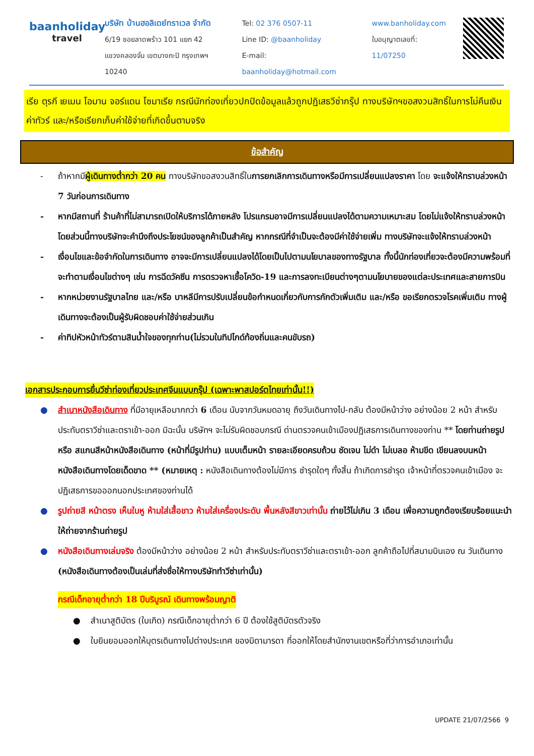baanholiday
travel
บริษัท บ้านฮอลิเดย์ทราเวล จำกัด
6/19 ซอยลาดพร้าว 101 แยก 42
แขวงคลองจั่น เขตบางกะปิ กรุงเทพฯ 10240
Tel: 02 376 0507-11
Line ID: @baanholiday
E-mail: baanholiday@hotmail.com
www.banholiday.com
ใบอนุญาตเลขที่: 11/07250
เรีย ตุรกี เยเมน โอมาน จอร์แดน โซมาเรีย กรณีนักท่องเที่ยวปกปิดข้อมูลแล้วถูกปฏิเสธวีซ่ากรุ๊ป ทางบริษัทฯขอสงวนสิทธิ์ในการไม่คืนเงินค่าทัวร์ และ/หรือเรียกเก็บค่าใช้จ่ายที่เกิดขึ้นตามจริง
ข้อสำคัญ
- ถ้าหากมีผู้เดินทางต่ำกว่า 20 คน ทางบริษัทขอสงวนสิทธิ์ในการยกเลิกการเดินทางหรือมีการเปลี่ยนแปลงราคา โดย จะแจ้งให้ทราบล่วงหน้า 7 วันก่อนการเดินทาง
- หากมีสถานที่ ร้านค้าที่ไม่สามารถเปิดให้บริการได้ภายหลัง โปรแกรมอาจมีการเปลี่ยนแปลงได้ตามความเหมาะสม โดยไม่แจ้งให้ทราบล่วงหน้า โดยส่วนนี้ทางบริษัทจะคำนึงถึงประโยชน์ของลูกค้าเป็นสำคัญ หากกรณีที่จำเป็นจะต้องมีค่าใช้จ่ายเพิ่ม ทางบริษัทจะแจ้งให้ทราบล่วงหน้า
- เงื่อนไขและข้อจำกัดในการเดินทาง อาจจะมีการเปลี่ยนแปลงได้โดยเป็นไปตามนโยบาลของทางรัฐบาล ทั้งนี้นักท่องเที่ยวจะต้องมีความพร้อมที่จะทำตามเงื่อนไขต่างๆ เช่น การฉีดวัคซีน การตรวจหาเชื้อโควิด-19 และการลงทะเบียนต่างๆตามนโยบายของแต่ละประเทศและสายการบิน
- หากหน่วยงานรัฐบาลไทย และ/หรือ บาหลีมีการปรับเปลี่ยนข้อกำหนดเกี่ยวกับการกักตัวเพิ่มเติม และ/หรือ ขอเรียกตรวจโรคเพิ่มเติม ทางผู้เดินทางจะต้องเป็นผู้รับผิดชอบค่าใช้จ่ายส่วนเกิน
- ค่าทิปหัวหน้าทัวร์ตามสินน้ำใจของทุกท่าน(ไม่รวมในทิปไกด์ท้องถิ่นและคนขับรถ)
เอกสารประกอบการยื่นวีซ่าท่องเที่ยวประเทศจีนแบบกรุ๊ป (เฉพาะพาสปอร์ตไทยเท่านั้น!!)
● สำเนาหนังสือเดินทาง ที่มีอายุเหลือมากกว่า 6 เดือน นับจากวันหมดอายุ ถึงวันเดินทางไป-กลับ ต้องมีหน้าว่าง อย่างน้อย 2 หน้า สำหรับประทับตราวีซ่าและตราเข้า-ออก มิฉะนั้น บริษัทฯ จะไม่รับผิดชอบกรณี ด่านตรวจคนเข้าเมืองปฏิเสธการเดินทางของท่าน ** โดยท่านถ่ายรูป หรือ สแกนสีหน้าหนังสือเดินทาง (หน้าที่มีรูปท่าน) แบบเต็มหน้า รายละเอียดครบถ้วน ชัดเจน ไม่ดำ ไม่เบลอ ห้ามขีด เขียนลงบนหน้าหนังสือเดินทางโดยเด็ดขาด ** (หมายเหตุ : หนังสือเดินทางต้องไม่มีการ ชำรุดใดๆ ทั้งสิ้น ถ้าเกิดการชำรุด เจ้าหน้าที่ตรวจคนเข้าเมือง จะปฏิเสธการขอออกนอกประเทศของท่านได้
● รูปถ่ายสี หน้าตรง เห็นใบหู ห้ามใส่เสื้อขาว ห้ามใส่เครื่องประดับ พื้นหลังสีขาวเท่านั้น ถ่ายไว้ไม่เกิน 3 เดือน เพื่อความถูกต้องเรียบร้อยแนะนำให้ถ่ายจากร้านถ่ายรูป
● หนังสือเดินทางเล่มจริง ต้องมีหน้าว่าง อย่างน้อย 2 หน้า สำหรับประทับตราวีซ่าและตราเข้า-ออก ลูกค้าถือไปที่สนามบินเอง ณ วันเดินทาง (หนังสือเดินทางต้องเป็นเล่มที่ส่งชื่อให้ทางบริษัททำวีซ่าเท่านั้น)
กรณีเด็กอายุต่ำกว่า 18 ปีบริบูรณ์ เดินทางพร้อมญาติ
● สำเนาสูติบัตร (ใบเกิด) กรณีเด็กอายุต่ำกว่า 6 ปี ต้องใช้สูติบัตรตัวจริง
● ใบยินยอมออกให้บุตรเดินทางไปต่างประเทศ ของบิดามารดา ที่ออกให้โดยสำนักงานเขตหรือที่ว่าการอำเภอเท่านั้น
UPDATE 21/07/2566 9